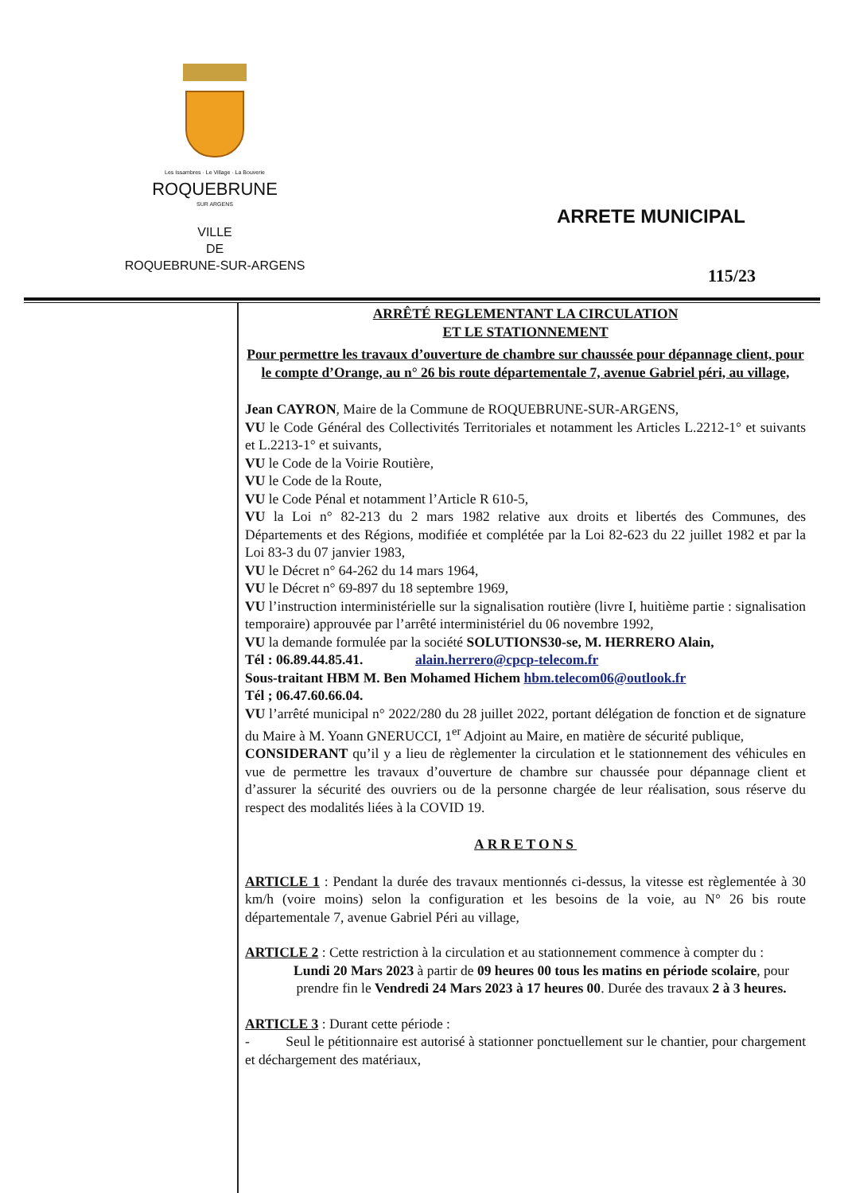Les Issambres · Le Village · La Bouverie
ROQUEBRUNE
SUR ARGENS
VILLE
DE
ROQUEBRUNE-SUR-ARGENS
ARRETE MUNICIPAL
115/23
ARRÊTÉ REGLEMENTANT LA CIRCULATION
ET LE STATIONNEMENT
Pour permettre les travaux d’ouverture de chambre sur chaussée pour dépannage client, pour le compte d’Orange, au n° 26 bis route départementale 7, avenue Gabriel péri, au village,
Jean CAYRON, Maire de la Commune de ROQUEBRUNE-SUR-ARGENS,
VU le Code Général des Collectivités Territoriales et notamment les Articles L.2212-1° et suivants et L.2213-1° et suivants,
VU le Code de la Voirie Routière,
VU le Code de la Route,
VU le Code Pénal et notamment l’Article R 610-5,
VU la Loi n° 82-213 du 2 mars 1982 relative aux droits et libertés des Communes, des Départements et des Régions, modifiée et complétée par la Loi 82-623 du 22 juillet 1982 et par la Loi 83-3 du 07 janvier 1983,
VU le Décret n° 64-262 du 14 mars 1964,
VU le Décret n° 69-897 du 18 septembre 1969,
VU l’instruction interministérielle sur la signalisation routière (livre I, huitième partie : signalisation temporaire) approuvée par l’arrêté interministériel du 06 novembre 1992,
VU la demande formulée par la société SOLUTIONS30-se, M. HERRERO Alain,
Tél : 06.89.44.85.41. alain.herrero@cpcp-telecom.fr
Sous-traitant HBM M. Ben Mohamed Hichem hbm.telecom06@outlook.fr
Tél ; 06.47.60.66.04.
VU l’arrêté municipal n° 2022/280 du 28 juillet 2022, portant délégation de fonction et de signature du Maire à M. Yoann GNERUCCI, 1<sup>er</sup> Adjoint au Maire, en matière de sécurité publique,
CONSIDERANT qu’il y a lieu de règlementer la circulation et le stationnement des véhicules en vue de permettre les travaux d’ouverture de chambre sur chaussée pour dépannage client et d’assurer la sécurité des ouvriers ou de la personne chargée de leur réalisation, sous réserve du respect des modalités liées à la COVID 19.
ARRETONS
ARTICLE 1 : Pendant la durée des travaux mentionnés ci-dessus, la vitesse est règlementée à 30 km/h (voire moins) selon la configuration et les besoins de la voie, au N° 26 bis route départementale 7, avenue Gabriel Péri au village,
ARTICLE 2 : Cette restriction à la circulation et au stationnement commence à compter du :
Lundi 20 Mars 2023 à partir de 09 heures 00 tous les matins en période scolaire, pour prendre fin le Vendredi 24 Mars 2023 à 17 heures 00. Durée des travaux 2 à 3 heures.
ARTICLE 3 : Durant cette période :
- Seul le pétitionnaire est autorisé à stationner ponctuellement sur le chantier, pour chargement et déchargement des matériaux,